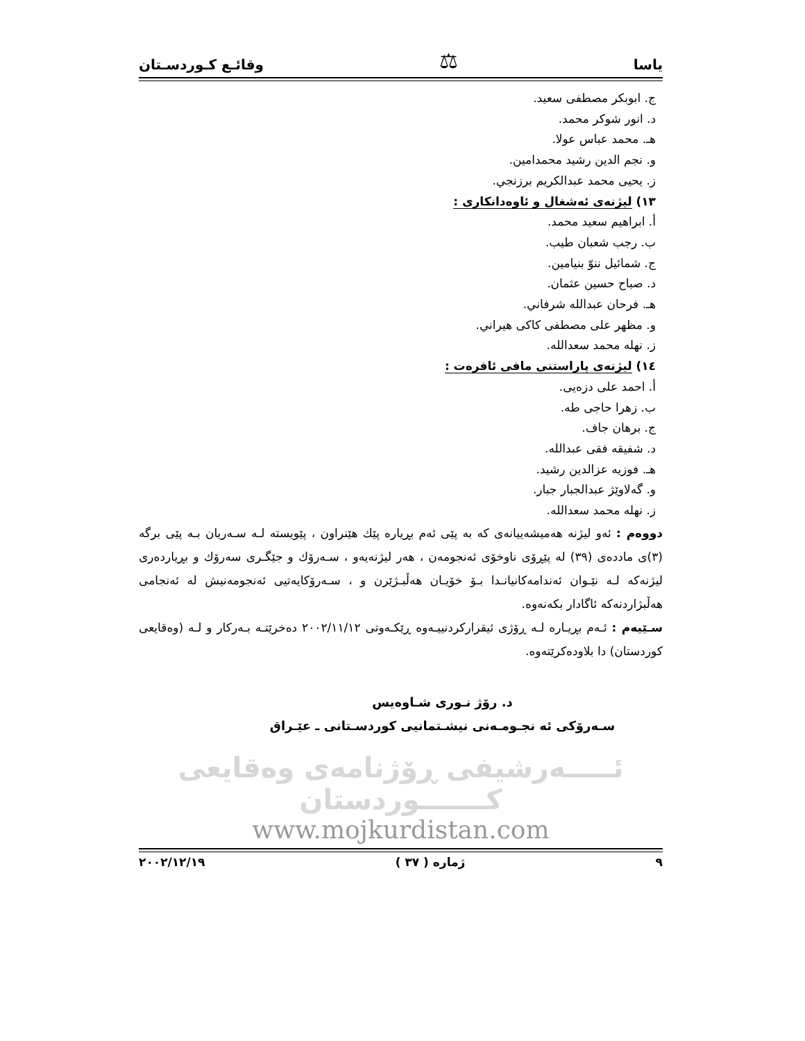ياسا ⚖ وقائـع كـوردسـتان
ج. ابوبكر مصطفى سعيد.
د. انور شوكر محمد.
هـ. محمد عباس عولا.
و. نجم الدين رشيد محمدامين.
ز. يحيى محمد عبدالكريم برزنجي.
١٣) ليژنەی ئەشغال و ئاوەدانكاری :
أ. ابراهيم سعيد محمد.
ب. رجب شعبان طيب.
ج. شمائيل ننوّ بنيامين.
د. صباح حسين عثمان.
هـ. فرحان عبدالله شرفاني.
و. مظهر علی مصطفی كاكی هيراني.
ز. نهله محمد سعدالله.
١٤) ليژنەی پاراستنی مافی ئافرەت :
أ. احمد علی دزەیی.
ب. زهرا حاجی طه.
ج. برهان جاف.
د. شفيقه فقی عبدالله.
هـ. فوزيه عزالدين رشيد.
و. گەلاوێژ عبدالجبار جبار.
ز. نهله محمد سعدالله.
دووەم : ئەو ليژنە هەميشەييانەی كە بە پێی ئەم بڕيارە پێك هێنراون ، پێويستە لـە سـەريان بـە پێی برگە (٣)ی ماددەی (٣٩) لە پێڕۆی ناوخۆی ئەنجومەن ، هەر ليژنەيەو ، سـەرۆك و جێگـری سەرۆك و بڕياردەری ليژنەكە لـە نێـوان ئەندامەكانيانـدا بـۆ خۆيـان هەڵبـژێرن و ، سـەرۆكايەتيی ئەنجومەنيش لە ئەنجامی هەڵبژاردنەكە ئاگادار بكەنەوە.
سـێيەم : ئـەم بڕيـارە لـە ڕۆژی ئيقراركردنييـەوە ڕێكـەوتی ٢٠٠٢/١١/١٢ دەخرێتـە بـەركار و لـە (وەقايعی كوردستان) دا بلاودەكرێتەوە.
د. رۆژ نـوری شـاوەيس
سـەرۆكی ئە نجـومـەنی نيشـتمانيی كوردسـتانی ـ عێـراق
ئـــــەرشيفی ڕۆژنامەی وەقايعی كـــــــوردستان
www.mojkurdistan.com
٩ ژمارە ( ٣٧ ) ٢٠٠٢/١٢/١٩